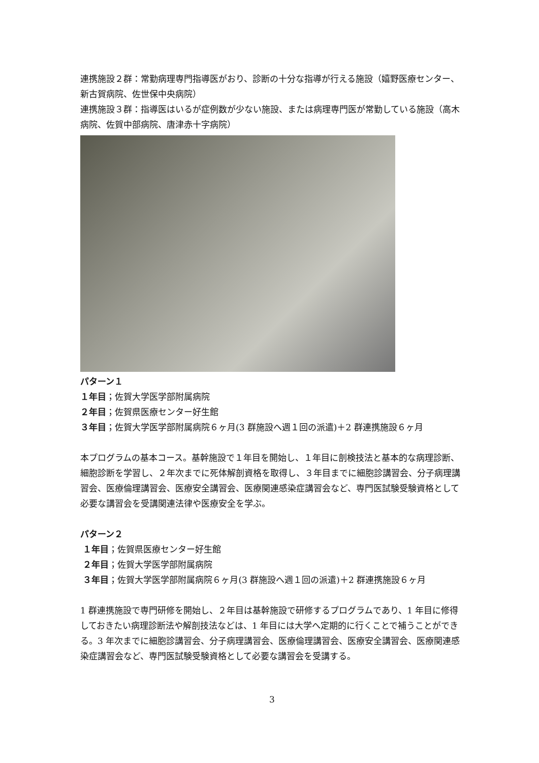連携施設２群：常勤病理専門指導医がおり、診断の十分な指導が行える施設（嬉野医療センター、新古賀病院、佐世保中央病院）
連携施設３群：指導医はいるが症例数が少ない施設、または病理専門医が常勤している施設（高木病院、佐賀中部病院、唐津赤十字病院）
パターン１
１年目；佐賀大学医学部附属病院
２年目；佐賀県医療センター好生館
３年目；佐賀大学医学部附属病院６ヶ月(3 群施設へ週１回の派遣)＋2 群連携施設６ヶ月
本プログラムの基本コース。基幹施設で１年目を開始し、１年目に剖検技法と基本的な病理診断、細胞診断を学習し、２年次までに死体解剖資格を取得し、３年目までに細胞診講習会、分子病理講習会、医療倫理講習会、医療安全講習会、医療関連感染症講習会など、専門医試験受験資格として必要な講習会を受講関連法律や医療安全を学ぶ。
パターン２
１年目；佐賀県医療センター好生館
２年目；佐賀大学医学部附属病院
３年目；佐賀大学医学部附属病院６ヶ月(3 群施設へ週１回の派遣)＋2 群連携施設６ヶ月
1 群連携施設で専門研修を開始し、２年目は基幹施設で研修するプログラムであり、1 年目に修得しておきたい病理診断法や解剖技法などは、1 年目には大学へ定期的に行くことで補うことができる。3 年次までに細胞診講習会、分子病理講習会、医療倫理講習会、医療安全講習会、医療関連感染症講習会など、専門医試験受験資格として必要な講習会を受講する。
3